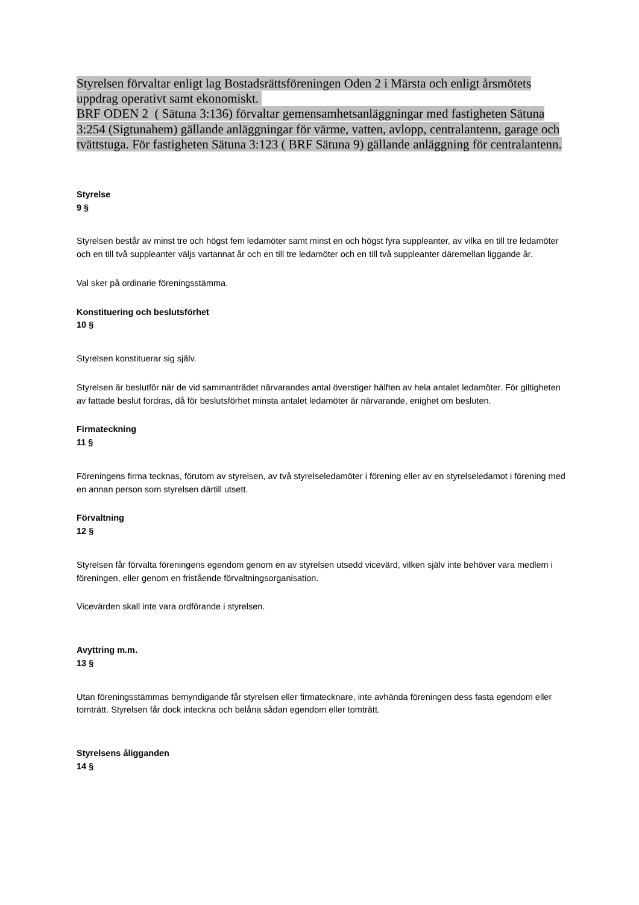Styrelsen förvaltar enligt lag Bostadsrättsföreningen Oden 2 i Märsta och enligt årsmötets uppdrag operativt samt ekonomiskt.
BRF ODEN 2 ( Sätuna 3:136) förvaltar gemensamhetsanläggningar med fastigheten Sätuna 3:254 (Sigtunahem) gällande anläggningar för värme, vatten, avlopp, centralantenn, garage och tvättstuga. För fastigheten Sätuna 3:123 ( BRF Sätuna 9) gällande anläggning för centralantenn.
Styrelse
9 §
Styrelsen består av minst tre och högst fem ledamöter samt minst en och högst fyra suppleanter, av vilka en till tre ledamöter och en till två suppleanter väljs vartannat år och en till tre ledamöter och en till två suppleanter däremellan liggande år.
Val sker på ordinarie föreningsstämma.
Konstituering och beslutsförhet
10 §
Styrelsen konstituerar sig själv.
Styrelsen är beslutför när de vid sammanträdet närvarandes antal överstiger hälften av hela antalet ledamöter. För giltigheten av fattade beslut fordras, då för beslutsförhet minsta antalet ledamöter är närvarande, enighet om besluten.
Firmateckning
11 §
Föreningens firma tecknas, förutom av styrelsen, av två styrelseledamöter i förening eller av en styrelseledamot i förening med en annan person som styrelsen därtill utsett.
Förvaltning
12 §
Styrelsen får förvalta föreningens egendom genom en av styrelsen utsedd vicevärd, vilken själv inte behöver vara medlem i föreningen, eller genom en fristående förvaltningsorganisation.
Vicevärden skall inte vara ordförande i styrelsen.
Avyttring m.m.
13 §
Utan föreningsstämmas bemyndigande får styrelsen eller firmatecknare, inte avhända föreningen dess fasta egendom eller tomträtt. Styrelsen får dock inteckna och belåna sådan egendom eller tomträtt.
Styrelsens åligganden
14 §